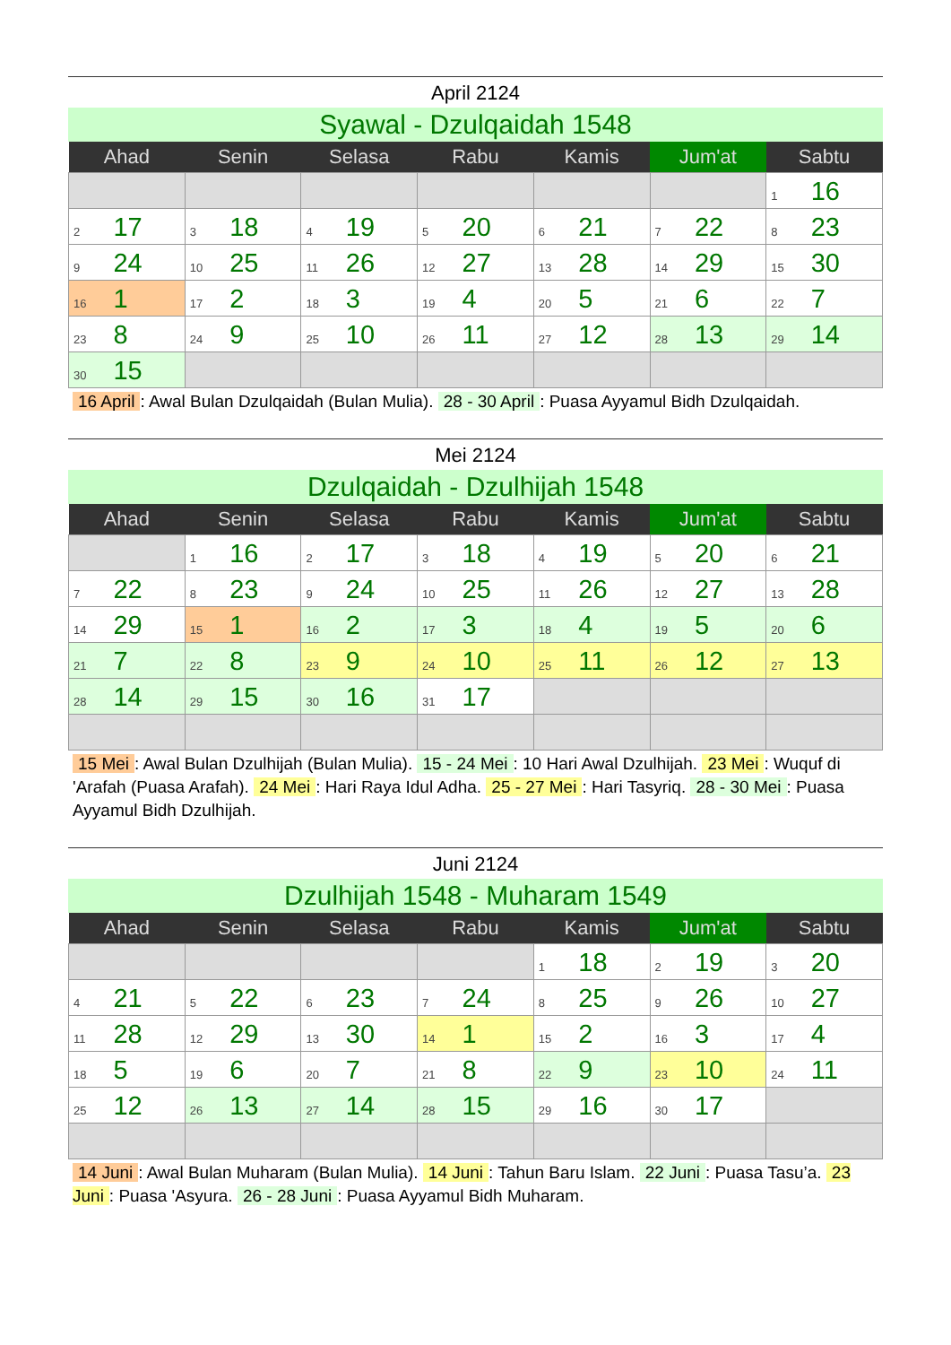April 2124
Syawal - Dzulqaidah 1548
| Ahad | Senin | Selasa | Rabu | Kamis | Jum'at | Sabtu |
| --- | --- | --- | --- | --- | --- | --- |
| | | | | | | 1 16 |
| 2 17 | 3 18 | 4 19 | 5 20 | 6 21 | 7 22 | 8 23 |
| 9 24 | 10 25 | 11 26 | 12 27 | 13 28 | 14 29 | 15 30 |
| 16 1 | 17 2 | 18 3 | 19 4 | 20 5 | 21 6 | 22 7 |
| 23 8 | 24 9 | 25 10 | 26 11 | 27 12 | 28 13 | 29 14 |
| 30 15 | | | | | | |
16 April: Awal Bulan Dzulqaidah (Bulan Mulia). 28 - 30 April: Puasa Ayyamul Bidh Dzulqaidah.
Mei 2124
Dzulqaidah - Dzulhijah 1548
| Ahad | Senin | Selasa | Rabu | Kamis | Jum'at | Sabtu |
| --- | --- | --- | --- | --- | --- | --- |
| | 1 16 | 2 17 | 3 18 | 4 19 | 5 20 | 6 21 |
| 7 22 | 8 23 | 9 24 | 10 25 | 11 26 | 12 27 | 13 28 |
| 14 29 | 15 1 | 16 2 | 17 3 | 18 4 | 19 5 | 20 6 |
| 21 7 | 22 8 | 23 9 | 24 10 | 25 11 | 26 12 | 27 13 |
| 28 14 | 29 15 | 30 16 | 31 17 | | | |
15 Mei: Awal Bulan Dzulhijah (Bulan Mulia). 15 - 24 Mei: 10 Hari Awal Dzulhijah. 23 Mei: Wuquf di 'Arafah (Puasa Arafah). 24 Mei: Hari Raya Idul Adha. 25 - 27 Mei: Hari Tasyriq. 28 - 30 Mei: Puasa Ayyamul Bidh Dzulhijah.
Juni 2124
Dzulhijah 1548 - Muharam 1549
| Ahad | Senin | Selasa | Rabu | Kamis | Jum'at | Sabtu |
| --- | --- | --- | --- | --- | --- | --- |
| | | | | 1 18 | 2 19 | 3 20 |
| 4 21 | 5 22 | 6 23 | 7 24 | 8 25 | 9 26 | 10 27 |
| 11 28 | 12 29 | 13 30 | 14 1 | 15 2 | 16 3 | 17 4 |
| 18 5 | 19 6 | 20 7 | 21 8 | 22 9 | 23 10 | 24 11 |
| 25 12 | 26 13 | 27 14 | 28 15 | 29 16 | 30 17 | |
14 Juni: Awal Bulan Muharam (Bulan Mulia). 14 Juni: Tahun Baru Islam. 22 Juni: Puasa Tasu’a. 23 Juni: Puasa 'Asyura. 26 - 28 Juni: Puasa Ayyamul Bidh Muharam.